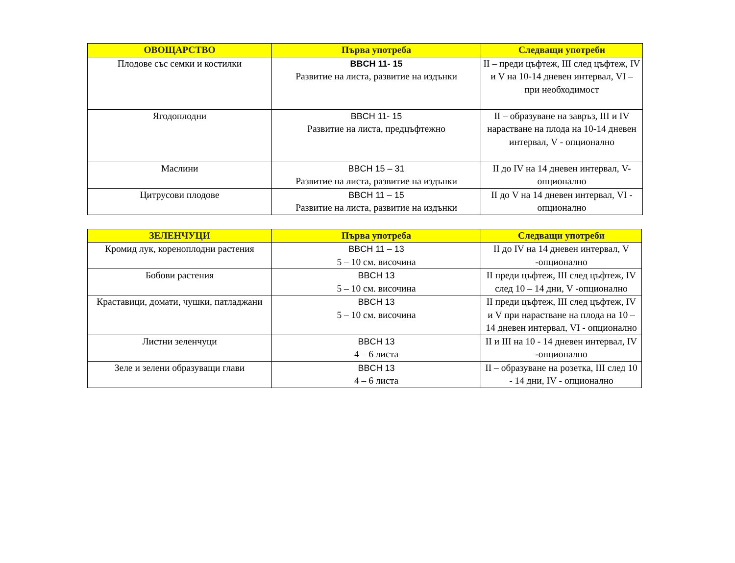| ОВОЩАРСТВО | Първа употреба | Следващи употреби |
| --- | --- | --- |
| Плодове със семки и костилки | BBCH 11- 15 Развитие на листа, развитие на издънки | II – преди цъфтеж, III след цъфтеж, IV и V на 10-14 дневен интервал, VI – при необходимост |
| Ягодоплодни | BBCH 11- 15 Развитие на листа, предцъфтежно | II – образуване на завръз, III и IV нарастване на плода на 10-14 дневен интервал, V - опционално |
| Маслини | BBCH 15 – 31 Развитие на листа, развитие на издънки | II до IV на 14 дневен интервал, V- опционално |
| Цитрусови плодове | BBCH 11 – 15 Развитие на листа, развитие на издънки | II до V на 14 дневен интервал, VI - опционално |
| ЗЕЛЕНЧУЦИ | Първа употреба | Следващи употреби |
| --- | --- | --- |
| Кромид лук, кореноплодни растения | BBCH 11 – 13 5 – 10 см. височина | II до IV на 14 дневен интервал, V -опционално |
| Бобови растения | BBCH 13 5 – 10 см. височина | II преди цъфтеж, III след цъфтеж, IV след 10 – 14 дни, V -опционално |
| Краставици, домати, чушки, патладжани | BBCH 13 5 – 10 см. височина | II преди цъфтеж, III след цъфтеж, IV и V при нарастване на плода на 10 – 14 дневен интервал, VI - опционално |
| Листни зеленчуци | BBCH 13 4 – 6 листа | II и III на 10 - 14 дневен интервал, IV -опционално |
| Зеле и зелени образуващи глави | BBCH 13 4 – 6 листа | II – образуване на розетка, III след 10 - 14 дни, IV - опционално |